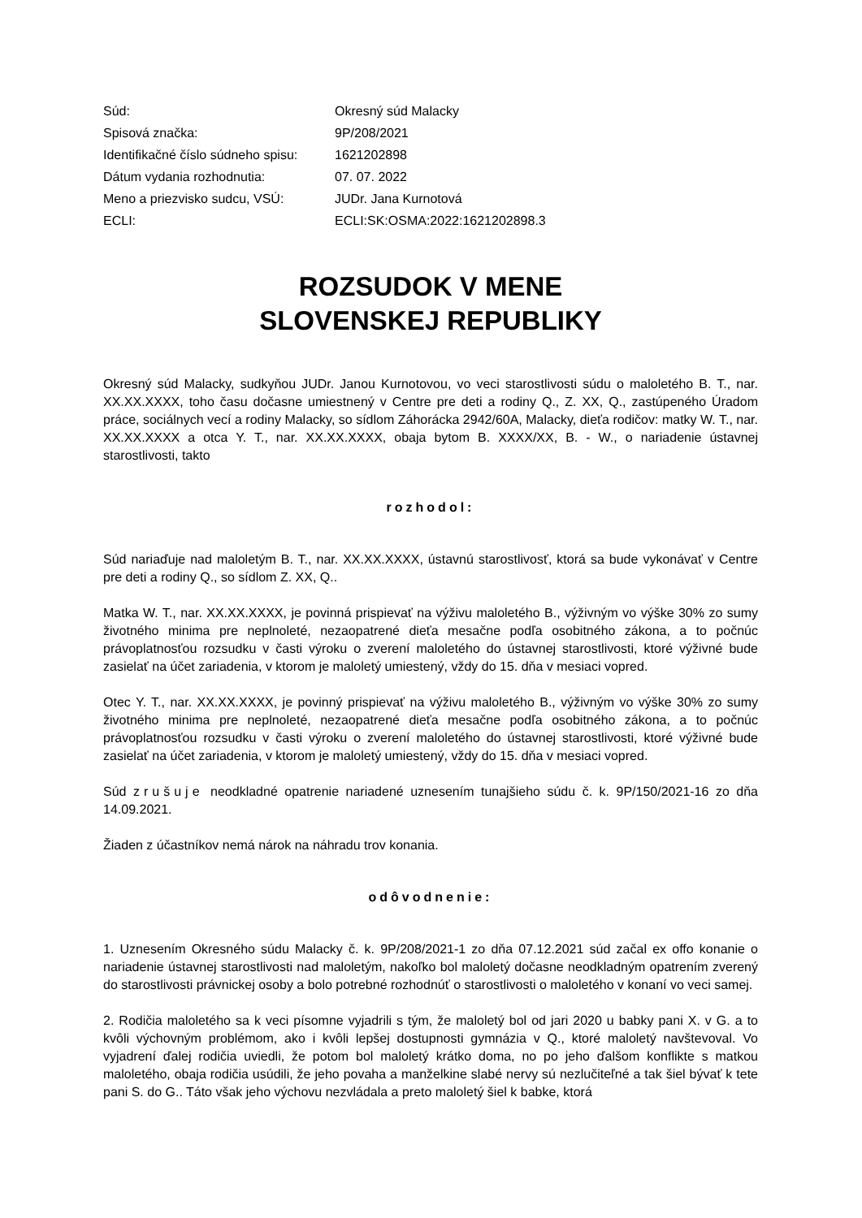| Súd: | Okresný súd Malacky |
| Spisová značka: | 9P/208/2021 |
| Identifikačné číslo súdneho spisu: | 1621202898 |
| Dátum vydania rozhodnutia: | 07. 07. 2022 |
| Meno a priezvisko sudcu, VSÚ: | JUDr. Jana Kurnotová |
| ECLI: | ECLI:SK:OSMA:2022:1621202898.3 |
ROZSUDOK V MENE
SLOVENSKEJ REPUBLIKY
Okresný súd Malacky, sudkyňou JUDr. Janou Kurnotovou, vo veci starostlivosti súdu o maloletého B. T., nar. XX.XX.XXXX, toho času dočasne umiestnený v Centre pre deti a rodiny Q., Z. XX, Q., zastúpeného Úradom práce, sociálnych vecí a rodiny Malacky, so sídlom Záhorácka 2942/60A, Malacky, dieťa rodičov: matky W. T., nar. XX.XX.XXXX a otca Y. T., nar. XX.XX.XXXX, obaja bytom B. XXXX/XX, B. - W., o nariadenie ústavnej starostlivosti, takto
rozhodol:
Súd nariaďuje nad maloletým B. T., nar. XX.XX.XXXX, ústavnú starostlivosť, ktorá sa bude vykonávať v Centre pre deti a rodiny Q., so sídlom Z. XX, Q..
Matka W. T., nar. XX.XX.XXXX, je povinná prispievať na výživu maloletého B., výživným vo výške 30% zo sumy životného minima pre neplnoleté, nezaopatrené dieťa mesačne podľa osobitného zákona, a to počnúc právoplatnosťou rozsudku v časti výroku o zverení maloletého do ústavnej starostlivosti, ktoré výživné bude zasielať na účet zariadenia, v ktorom je maloletý umiestený, vždy do 15. dňa v mesiaci vopred.
Otec Y. T., nar. XX.XX.XXXX, je povinný prispievať na výživu maloletého B., výživným vo výške 30% zo sumy životného minima pre neplnoleté, nezaopatrené dieťa mesačne podľa osobitného zákona, a to počnúc právoplatnosťou rozsudku v časti výroku o zverení maloletého do ústavnej starostlivosti, ktoré výživné bude zasielať na účet zariadenia, v ktorom je maloletý umiestený, vždy do 15. dňa v mesiaci vopred.
Súd zrušuje neodkladné opatrenie nariadené uznesením tunajšieho súdu č. k. 9P/150/2021-16 zo dňa 14.09.2021.
Žiaden z účastníkov nemá nárok na náhradu trov konania.
odôvodnenie:
1. Uznesením Okresného súdu Malacky č. k. 9P/208/2021-1 zo dňa 07.12.2021 súd začal ex offo konanie o nariadenie ústavnej starostlivosti nad maloletým, nakoľko bol maloletý dočasne neodkladným opatrením zverený do starostlivosti právnickej osoby a bolo potrebné rozhodnúť o starostlivosti o maloletého v konaní vo veci samej.
2. Rodičia maloletého sa k veci písomne vyjadrili s tým, že maloletý bol od jari 2020 u babky pani X. v G. a to kvôli výchovným problémom, ako i kvôli lepšej dostupnosti gymnázia v Q., ktoré maloletý navštevoval. Vo vyjadrení ďalej rodičia uviedli, že potom bol maloletý krátko doma, no po jeho ďalšom konflikte s matkou maloletého, obaja rodičia usúdili, že jeho povaha a manželkine slabé nervy sú nezlučiteľné a tak šiel bývať k tete pani S. do G.. Táto však jeho výchovu nezvládala a preto maloletý šiel k babke, ktorá